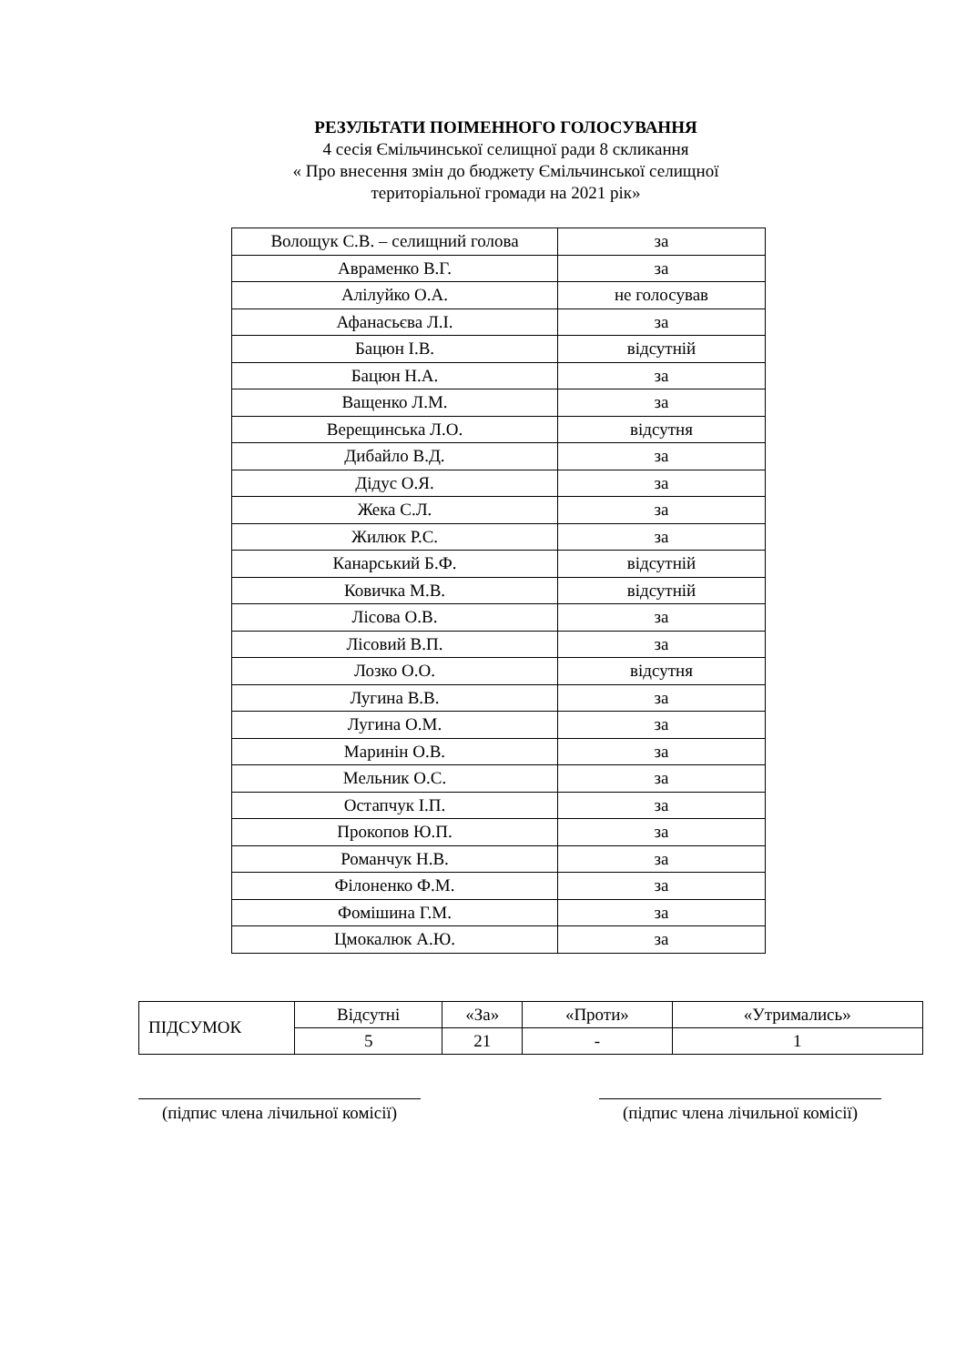РЕЗУЛЬТАТИ ПОІМЕННОГО ГОЛОСУВАННЯ
4 сесія Ємільчинської селищної ради 8 скликання
« Про внесення змін до бюджету Ємільчинської селищної
територіальної громади на 2021 рік»
| Волощук С.В. – селищний голова | за |
| Авраменко В.Г. | за |
| Алілуйко О.А. | не голосував |
| Афанасьєва Л.І. | за |
| Бацюн І.В. | відсутній |
| Бацюн Н.А. | за |
| Ващенко Л.М. | за |
| Верещинська Л.О. | відсутня |
| Дибайло В.Д. | за |
| Дідус О.Я. | за |
| Жека С.Л. | за |
| Жилюк Р.С. | за |
| Канарський Б.Ф. | відсутній |
| Ковичка М.В. | відсутній |
| Лісова О.В. | за |
| Лісовий В.П. | за |
| Лозко О.О. | відсутня |
| Лугина В.В. | за |
| Лугина О.М. | за |
| Маринін О.В. | за |
| Мельник О.С. | за |
| Остапчук І.П. | за |
| Прокопов Ю.П. | за |
| Романчук Н.В. | за |
| Філоненко Ф.М. | за |
| Фомішина Г.М. | за |
| Цмокалюк А.Ю. | за |
| ПІДСУМОК | Відсутні | «За» | «Проти» | «Утримались» |
| --- | --- | --- | --- | --- |
| | 5 | 21 | - | 1 |
(підпис члена лічильної комісії)
(підпис члена лічильної комісії)